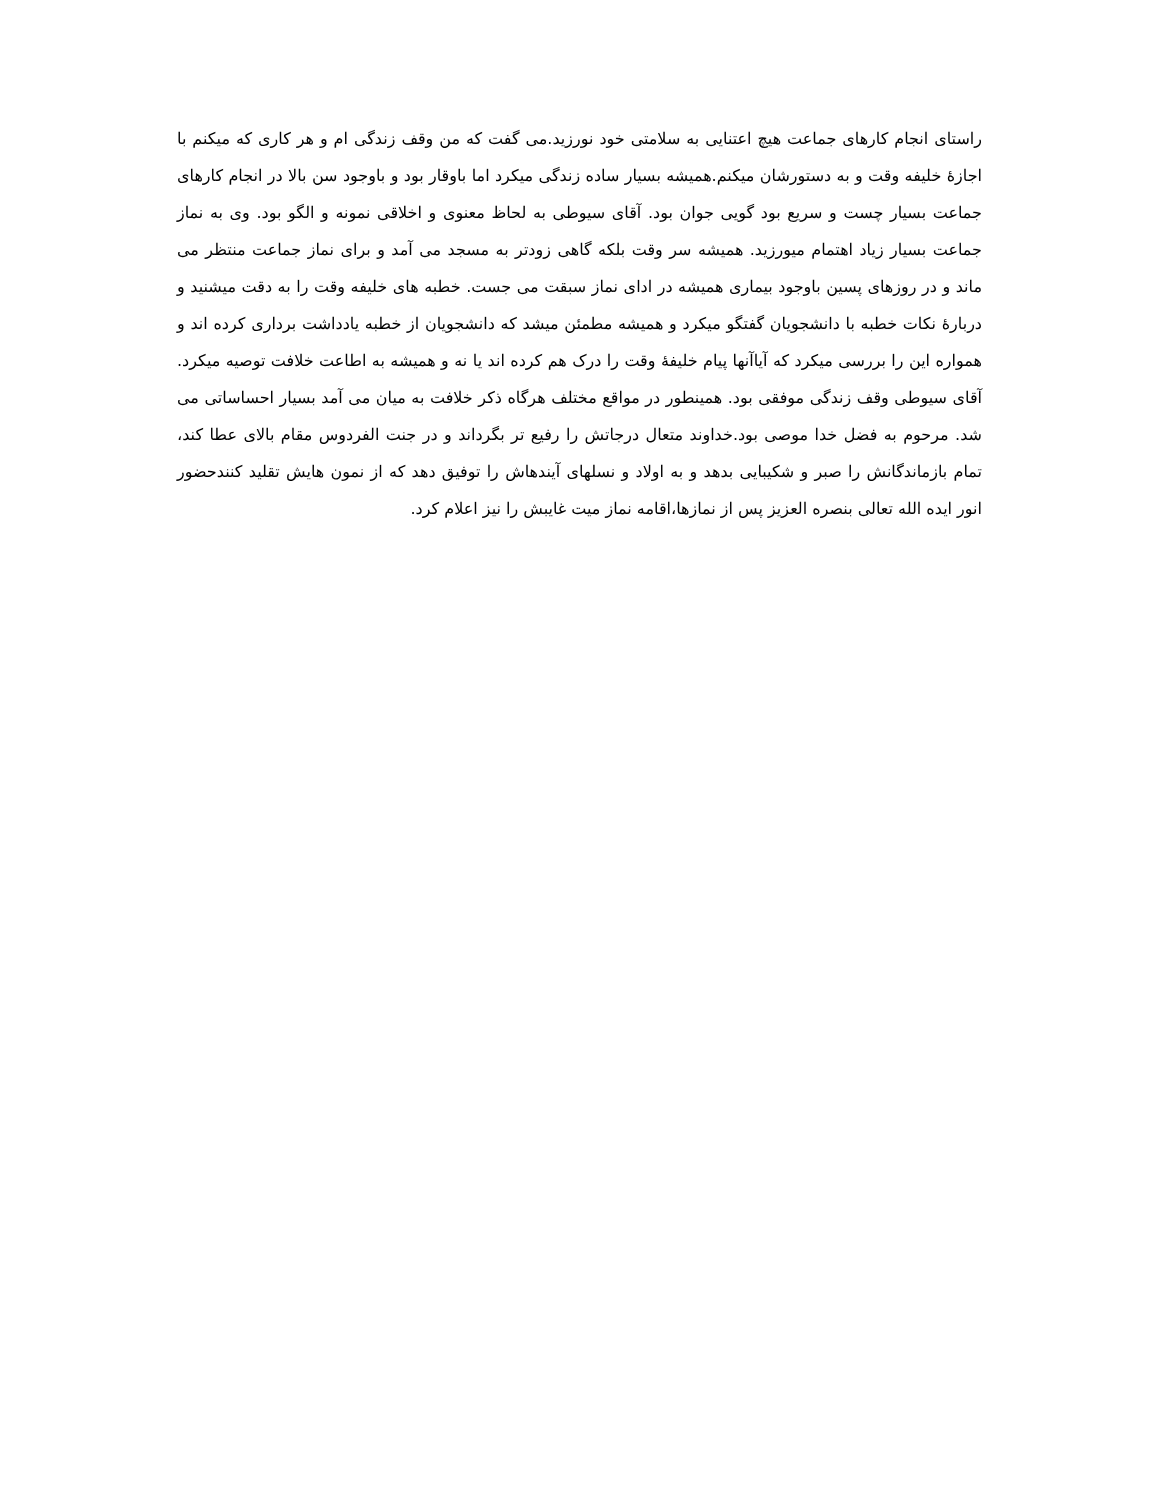راستای انجام کارهای جماعت هیچ اعتنایی به سلامتی خود نورزید.می گفت که من وقف زندگی ام و هر کاری که میکنم با اجازۀ خلیفه وقت و به دستورشان میکنم.همیشه بسیار ساده زندگی میکرد اما باوقار بود و باوجود سن بالا در انجام کارهای جماعت بسیار چست و سریع بود گویی جوان بود. آقای سیوطی به لحاظ معنوی و اخلاقی نمونه و الگو بود. وی به نماز جماعت بسیار زیاد اهتمام میورزید. همیشه سر وقت بلکه گاهی زودتر به مسجد می آمد و برای نماز جماعت منتظر می ماند و در روزهای پسین باوجود بیماری همیشه در ادای نماز سبقت می جست. خطبه های خلیفه وقت را به دقت میشنید و دربارۀ نکات خطبه با دانشجویان گفتگو میکرد و همیشه مطمئن میشد که دانشجویان از خطبه یادداشت برداری کرده اند و همواره این را بررسی میکرد که آیاآنها پیام خلیفۀ وقت را درک هم کرده اند یا نه و همیشه به اطاعت خلافت توصیه میکرد. آقای سیوطی وقف زندگی موفقی بود. همینطور در مواقع مختلف هرگاه ذکر خلافت به میان می آمد بسیار احساساتی می شد. مرحوم به فضل خدا موصی بود.خداوند متعال درجاتش را رفیع تر بگرداند و در جنت الفردوس مقام بالای عطا کند، تمام بازماندگانش را صبر و شکیبایی بدهد و به اولاد و نسلهای آیندهاش را توفیق دهد که از نمون هایش تقلید کنندحضور انور ایده الله تعالی بنصره العزیز پس از نمازها،اقامه نماز میت غایبش را نیز اعلام کرد.